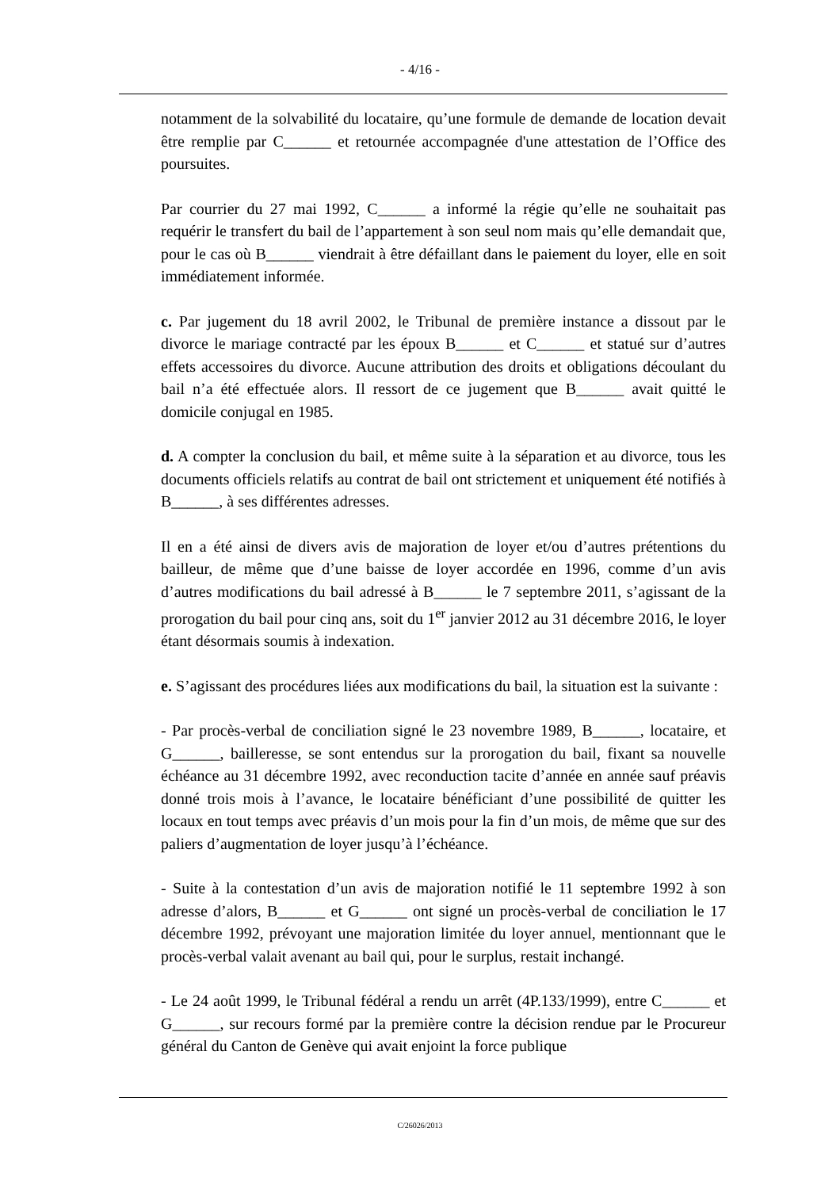- 4/16 -
notamment de la solvabilité du locataire, qu’une formule de demande de location devait être remplie par C______ et retournée accompagnée d'une attestation de l’Office des poursuites.
Par courrier du 27 mai 1992, C______ a informé la régie qu’elle ne souhaitait pas requérir le transfert du bail de l’appartement à son seul nom mais qu’elle demandait que, pour le cas où B______ viendrait à être défaillant dans le paiement du loyer, elle en soit immédiatement informée.
c. Par jugement du 18 avril 2002, le Tribunal de première instance a dissout par le divorce le mariage contracté par les époux B______ et C______ et statué sur d’autres effets accessoires du divorce. Aucune attribution des droits et obligations découlant du bail n’a été effectuée alors. Il ressort de ce jugement que B______ avait quitté le domicile conjugal en 1985.
d. A compter la conclusion du bail, et même suite à la séparation et au divorce, tous les documents officiels relatifs au contrat de bail ont strictement et uniquement été notifiés à B______, à ses différentes adresses.
Il en a été ainsi de divers avis de majoration de loyer et/ou d’autres prétentions du bailleur, de même que d’une baisse de loyer accordée en 1996, comme d’un avis d’autres modifications du bail adressé à B______ le 7 septembre 2011, s’agissant de la prorogation du bail pour cinq ans, soit du 1<sup>er</sup> janvier 2012 au 31 décembre 2016, le loyer étant désormais soumis à indexation.
e. S’agissant des procédures liées aux modifications du bail, la situation est la suivante :
- Par procès-verbal de conciliation signé le 23 novembre 1989, B______, locataire, et G______, bailleresse, se sont entendus sur la prorogation du bail, fixant sa nouvelle échéance au 31 décembre 1992, avec reconduction tacite d’année en année sauf préavis donné trois mois à l’avance, le locataire bénéficiant d’une possibilité de quitter les locaux en tout temps avec préavis d’un mois pour la fin d’un mois, de même que sur des paliers d’augmentation de loyer jusqu’à l’échéance.
- Suite à la contestation d’un avis de majoration notifié le 11 septembre 1992 à son adresse d’alors, B______ et G______ ont signé un procès-verbal de conciliation le 17 décembre 1992, prévoyant une majoration limitée du loyer annuel, mentionnant que le procès-verbal valait avenant au bail qui, pour le surplus, restait inchangé.
- Le 24 août 1999, le Tribunal fédéral a rendu un arrêt (4P.133/1999), entre C______ et G______, sur recours formé par la première contre la décision rendue par le Procureur général du Canton de Genève qui avait enjoint la force publique
C/26026/2013